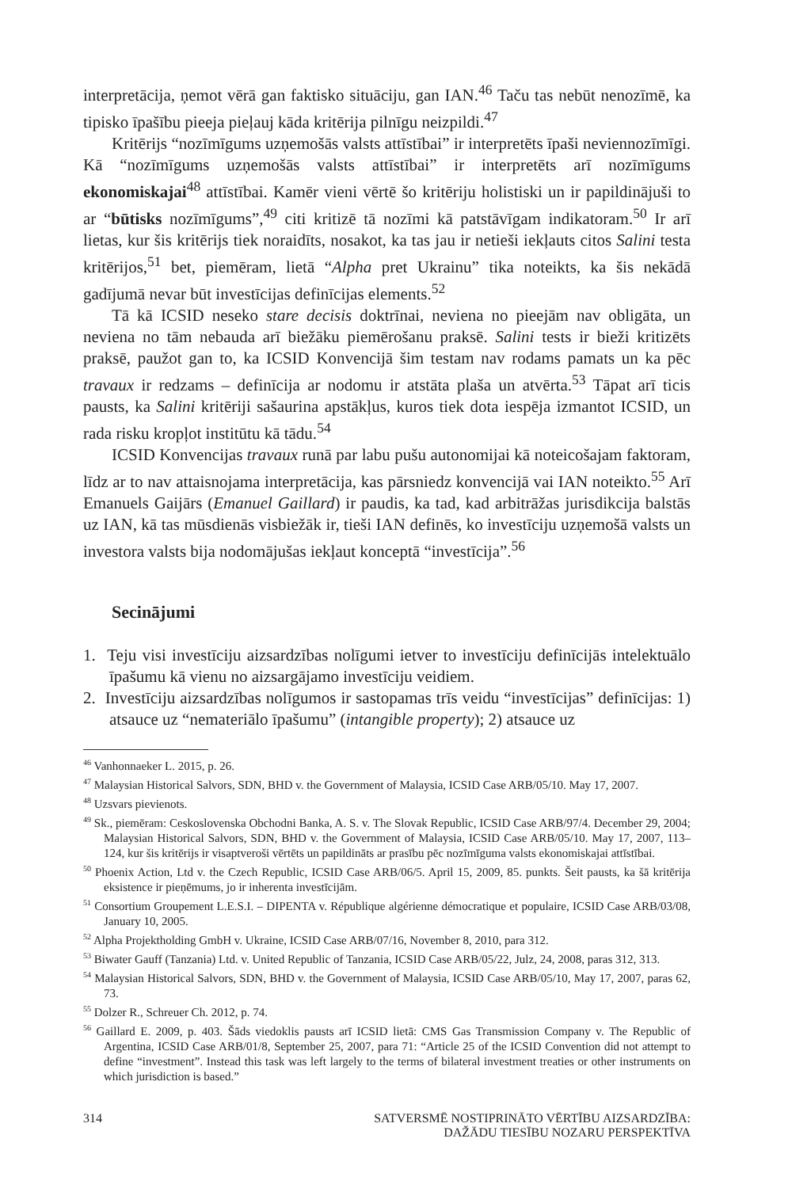interpretācija, ņemot vērā gan faktisko situāciju, gan IAN.<sup>46</sup> Taču tas nebūt nenozīmē, ka tipisko īpašību pieeja pieļauj kāda kritērija pilnīgu neizpildi.<sup>47</sup>
Kritērijs “nozīmīgums uzņemošās valsts attīstībai” ir interpretēts īpaši neviennozīmīgi. Kā “nozīmīgums uzņemošās valsts attīstībai” ir interpretēts arī nozīmīgums ekonomiskajai<sup>48</sup> attīstībai. Kamēr vieni vērtē šo kritēriju holistiski un ir papildinājuši to ar “būtisks nozīmīgums”,<sup>49</sup> citi kritizē tā nozīmi kā patstāvīgam indikatoram.<sup>50</sup> Ir arī lietas, kur šis kritērijs tiek noraidīts, nosakot, ka tas jau ir netieši iekļauts citos Salini testa kritērijos,<sup>51</sup> bet, piemēram, lietā “Alpha pret Ukrainu” tika noteikts, ka šis nekādā gadījumā nevar būt investīcijas definīcijas elements.<sup>52</sup>
Tā kā ICSID neseko stare decisis doktrīnai, neviena no pieejām nav obligāta, un neviena no tām nebauda arī biežāku piemērošanu praksē. Salini tests ir bieži kritizēts praksē, paužot gan to, ka ICSID Konvencijā šim testam nav rodams pamats un ka pēc travaux ir redzams – definīcija ar nodomu ir atstāta plaša un atvērta.<sup>53</sup> Tāpat arī ticis pausts, ka Salini kritēriji sašaurina apstākļus, kuros tiek dota iespēja izmantot ICSID, un rada risku kropļot institūtu kā tādu.<sup>54</sup>
ICSID Konvencijas travaux runā par labu pušu autonomijai kā noteicošajam faktoram, līdz ar to nav attaisnojama interpretācija, kas pārsniedz konvencijā vai IAN noteikto.<sup>55</sup> Arī Emanuels Gaijārs (Emanuel Gaillard) ir paudis, ka tad, kad arbitrāžas jurisdikcija balstās uz IAN, kā tas mūsdienās visbiežāk ir, tieši IAN definēs, ko investīciju uzņemošā valsts un investora valsts bija nodomājušas iekļaut konceptā “investīcija”.<sup>56</sup>
Secinājumi
1. Teju visi investīciju aizsardzības nolīgumi ietver to investīciju definīcijās intelektuālo īpašumu kā vienu no aizsargājamo investīciju veidiem.
2. Investīciju aizsardzības nolīgumos ir sastopamas trīs veidu “investīcijas” definīcijas: 1) atsauce uz “nemateriālo īpašumu” (intangible property); 2) atsauce uz
<sup>46</sup> Vanhonnaeker L. 2015, p. 26.
<sup>47</sup> Malaysian Historical Salvors, SDN, BHD v. the Government of Malaysia, ICSID Case ARB/05/10. May 17, 2007.
<sup>48</sup> Uzsvars pievienots.
<sup>49</sup> Sk., piemēram: Ceskoslovenska Obchodni Banka, A. S. v. The Slovak Republic, ICSID Case ARB/97/4. December 29, 2004; Malaysian Historical Salvors, SDN, BHD v. the Government of Malaysia, ICSID Case ARB/05/10. May 17, 2007, 113–124, kur šis kritērijs ir visaptveroši vērtēts un papildināts ar prasību pēc nozīmīguma valsts ekonomiskajai attīstībai.
<sup>50</sup> Phoenix Action, Ltd v. the Czech Republic, ICSID Case ARB/06/5. April 15, 2009, 85. punkts. Šeit pausts, ka šā kritērija eksistence ir pieņēmums, jo ir inherenta investīcijām.
<sup>51</sup> Consortium Groupement L.E.S.I. – DIPENTA v. République algérienne démocratique et populaire, ICSID Case ARB/03/08, January 10, 2005.
<sup>52</sup> Alpha Projektholding GmbH v. Ukraine, ICSID Case ARB/07/16, November 8, 2010, para 312.
<sup>53</sup> Biwater Gauff (Tanzania) Ltd. v. United Republic of Tanzania, ICSID Case ARB/05/22, Julz, 24, 2008, paras 312, 313.
<sup>54</sup> Malaysian Historical Salvors, SDN, BHD v. the Government of Malaysia, ICSID Case ARB/05/10, May 17, 2007, paras 62, 73.
<sup>55</sup> Dolzer R., Schreuer Ch. 2012, p. 74.
<sup>56</sup> Gaillard E. 2009, p. 403. Šāds viedoklis pausts arī ICSID lietā: CMS Gas Transmission Company v. The Republic of Argentina, ICSID Case ARB/01/8, September 25, 2007, para 71: “Article 25 of the ICSID Convention did not attempt to define “investment”. Instead this task was left largely to the terms of bilateral investment treaties or other instruments on which jurisdiction is based.”
314 SATVERSMĒ NOSTIPRINĀTO VĒRTĪBU AIZSARDZĪBA:
DAŽĀDU TIESĪBU NOZARU PERSPEKTĪVA